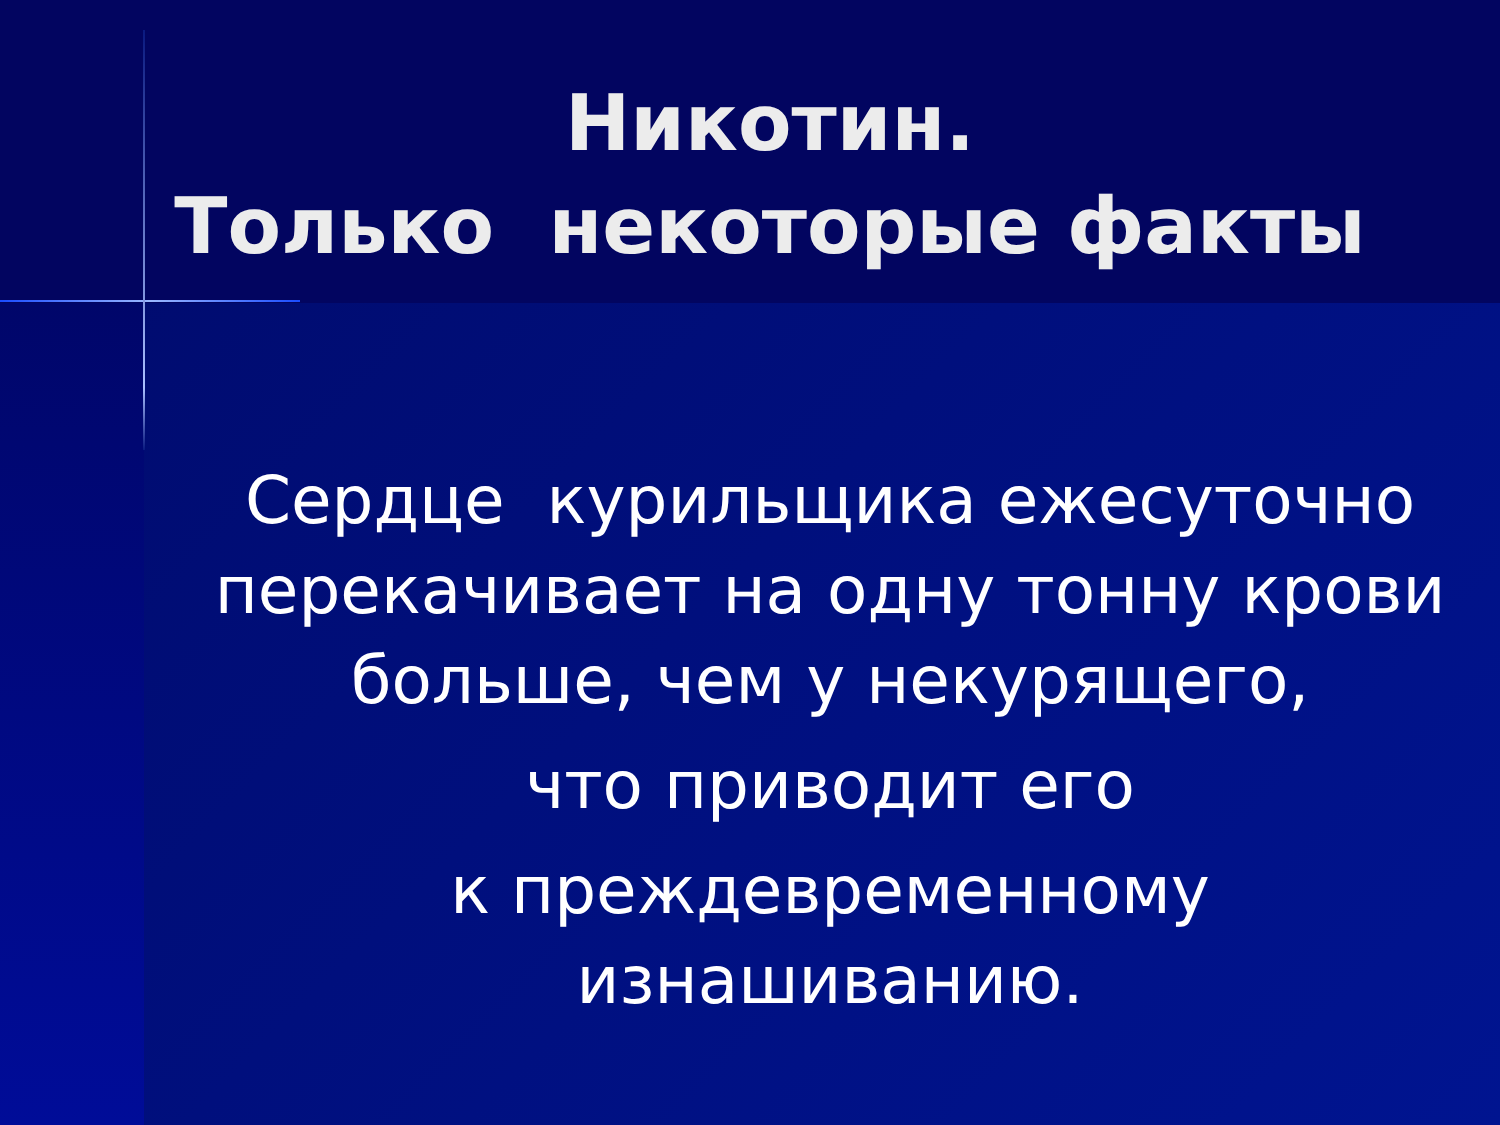Никотин.
Только некоторые факты
Сердце курильщика ежесуточно перекачивает на одну тонну крови больше, чем у некурящего,
что приводит его
к преждевременному изнашиванию.